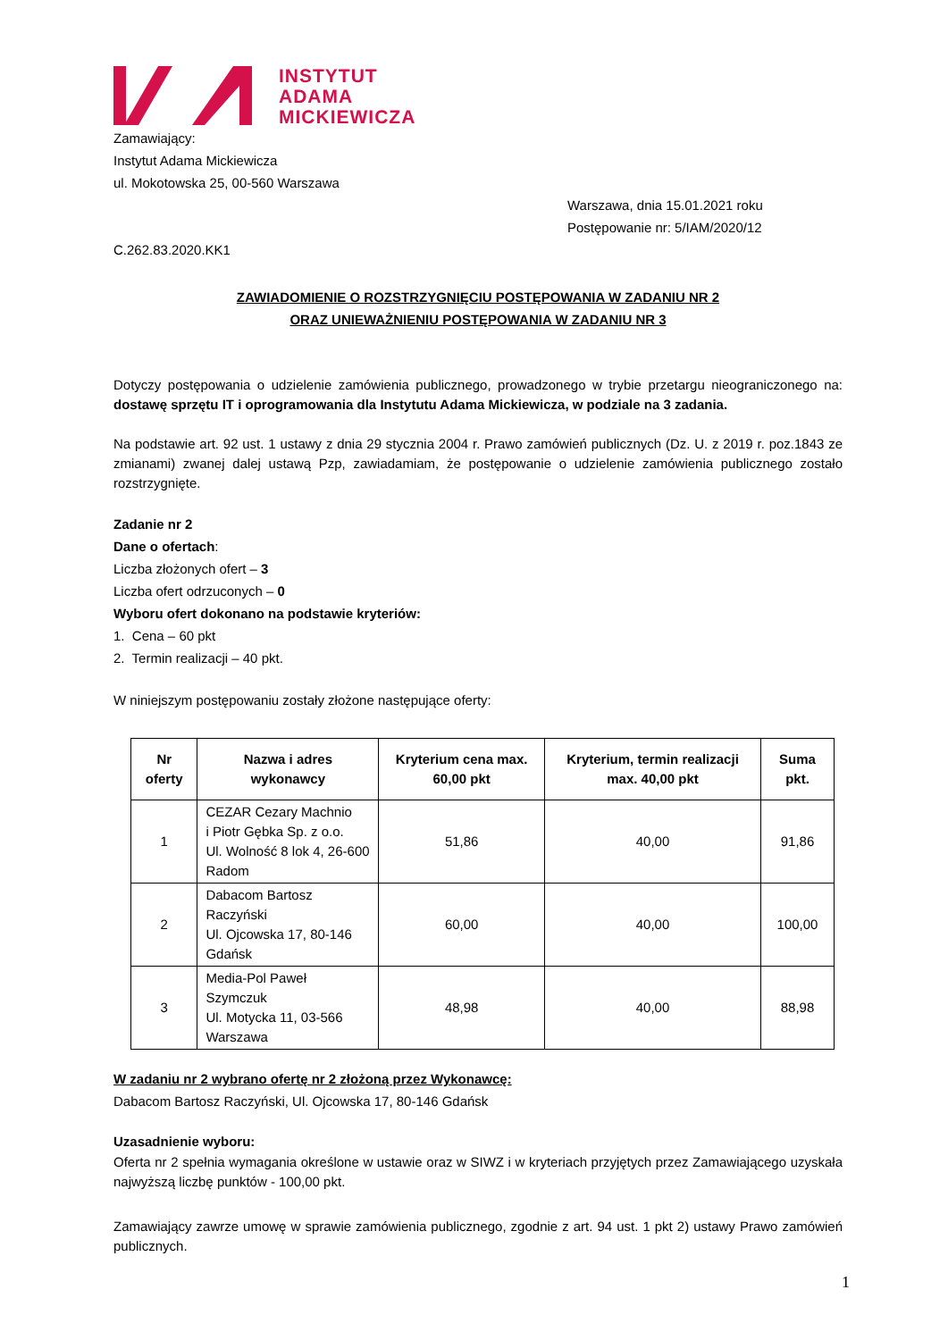INSTYTUT
ADAMA
MICKIEWICZA
Zamawiający:
Instytut Adama Mickiewicza
ul. Mokotowska 25, 00-560 Warszawa
Warszawa, dnia 15.01.2021 roku
Postępowanie nr: 5/IAM/2020/12
C.262.83.2020.KK1
ZAWIADOMIENIE O ROZSTRZYGNIĘCIU POSTĘPOWANIA W ZADANIU NR 2
ORAZ UNIEWAŻNIENIU POSTĘPOWANIA W ZADANIU NR 3
Dotyczy postępowania o udzielenie zamówienia publicznego, prowadzonego w trybie przetargu nieograniczonego na: dostawę sprzętu IT i oprogramowania dla Instytutu Adama Mickiewicza, w podziale na 3 zadania.
Na podstawie art. 92 ust. 1 ustawy z dnia 29 stycznia 2004 r. Prawo zamówień publicznych (Dz. U. z 2019 r. poz.1843 ze zmianami) zwanej dalej ustawą Pzp, zawiadamiam, że postępowanie o udzielenie zamówienia publicznego zostało rozstrzygnięte.
Zadanie nr 2
Dane o ofertach:
Liczba złożonych ofert – 3
Liczba ofert odrzuconych – 0
Wyboru ofert dokonano na podstawie kryteriów:
1. Cena – 60 pkt
2. Termin realizacji – 40 pkt.
W niniejszym postępowaniu zostały złożone następujące oferty:
| Nr oferty | Nazwa i adres wykonawcy | Kryterium cena max. 60,00 pkt | Kryterium, termin realizacji max. 40,00 pkt | Suma pkt. |
| --- | --- | --- | --- | --- |
| 1 | CEZAR Cezary Machnio i Piotr Gębka Sp. z o.o. Ul. Wolność 8 lok 4, 26-600 Radom | 51,86 | 40,00 | 91,86 |
| 2 | Dabacom Bartosz Raczyński Ul. Ojcowska 17, 80-146 Gdańsk | 60,00 | 40,00 | 100,00 |
| 3 | Media-Pol Paweł Szymczuk Ul. Motycka 11, 03-566 Warszawa | 48,98 | 40,00 | 88,98 |
W zadaniu nr 2 wybrano ofertę nr 2 złożoną przez Wykonawcę:
Dabacom Bartosz Raczyński, Ul. Ojcowska 17, 80-146 Gdańsk
Uzasadnienie wyboru:
Oferta nr 2 spełnia wymagania określone w ustawie oraz w SIWZ i w kryteriach przyjętych przez Zamawiającego uzyskała najwyższą liczbę punktów - 100,00 pkt.
Zamawiający zawrze umowę w sprawie zamówienia publicznego, zgodnie z art. 94 ust. 1 pkt 2) ustawy Prawo zamówień publicznych.
1